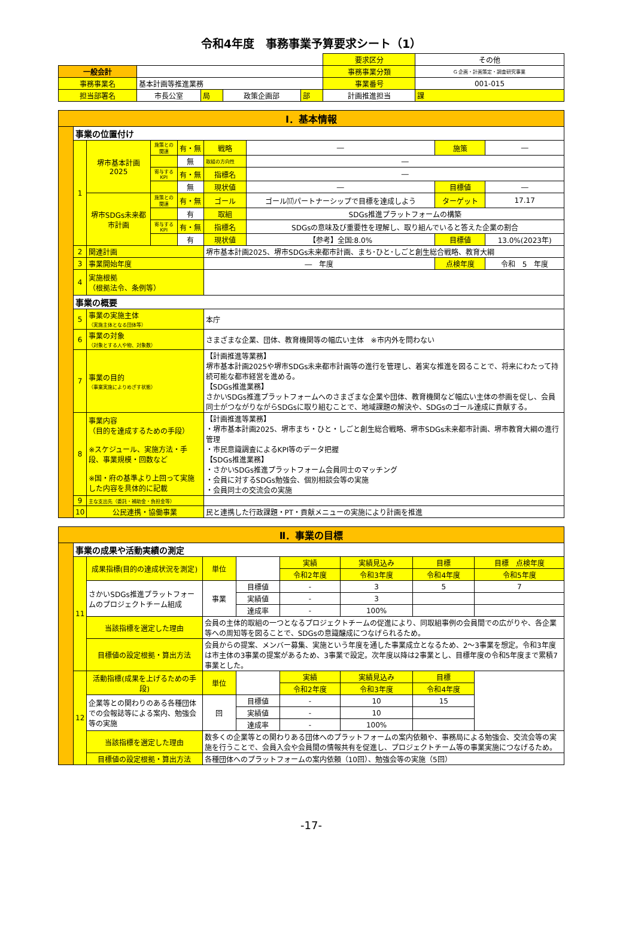令和4年度　事務事業予算要求シート（1）
| | | | | | | 要求区分 | その他 |
| 一般会計 | | | | | | 事務事業分類 | G 企画・計画策定・調査研究事業 |
| 事務事業名 | 基本計画等推進業務 | | | | | 事業番号 | 001-015 |
| 担当部署名 | 市長公室 | 局 | 政策企画部 | 部 | 計画推進担当 | | 課 |
| Ⅰ．基本情報 | | | | | | | | |
| | 事業の位置付け | | | | | | | |
| | 1 | 堺市基本計画2025 | 施策との関連 | 有・無 | 戦略 | ― | 施策 | ― |
| | | | | 無 | 取組の方向性 | ― | | |
| | | | 寄与するKPI | 有・無 | 指標名 | ― | | |
| | | | | 無 | 現状値 | ― | 目標値 | ― |
| | | 堺市SDGs未来都市計画 | 施策との関連 | 有・無 | ゴール | ゴール⒄パートナーシップで目標を達成しよう | ターゲット | 17.17 |
| | | | | 有 | 取組 | SDGs推進プラットフォームの構築 | | |
| | | | 寄与するKPI | 有・無 | 指標名 | SDGsの意味及び重要性を理解し、取り組んでいると答えた企業の割合 | | |
| | | | | 有 | 現状値 | 【参考】全国:8.0% | 目標値 | 13.0%(2023年) |
| | 2 | 関連計画 | | | 堺市基本計画2025、堺市SDGs未来都市計画、まち･ひと･しごと創生総合戦略、教育大綱 | | | |
| | 3 | 事業開始年度 | | | ― 年度 | | 点検年度 | 令和 5 年度 |
| | 4 | 実施根拠 （根拠法令、条例等） | | | | | | |
| | 事業の概要 | | | | | | | |
| | 5 | 事業の実施主体 （実施主体となる団体等） | | | 本庁 | | | |
| | 6 | 事業の対象 （対象とする人や物、対象数） | | | さまざまな企業、団体、教育機関等の幅広い主体 ※市内外を問わない | | | |
| | 7 | 事業の目的 （事業実施によりめざす状態） | | | 【計画推進等業務】 堺市基本計画2025や堺市SDGs未来都市計画等の進行を管理し、着実な推進を図ることで、将来にわたって持続可能な都市経営を進める。 【SDGs推進業務】 さかいSDGs推進プラットフォームへのさまざまな企業や団体、教育機関など幅広い主体の参画を促し、会員同士がつながりながらSDGsに取り組むことで、地域課題の解決や、SDGsのゴール達成に貢献する。 | | | |
| | 8 | 事業内容 （目的を達成するための手段） ※スケジュール、実施方法・手段、事業規模・回数など ※国・府の基準より上回って実施した内容を具体的に記載 | | | 【計画推進等業務】 ・堺市基本計画2025、堺市まち・ひと・しごと創生総合戦略、堺市SDGs未来都市計画、堺市教育大綱の進行管理 ・市民意識調査によるKPI等のデータ把握 【SDGs推進業務】 ・さかいSDGs推進プラットフォーム会員同士のマッチング ・会員に対するSDGs勉強会、個別相談会等の実施 ・会員同士の交流会の実施 | | | |
| | 9 | 主な支出先（委託・補助金・負担金等） | | | | | | |
| | 10 | 公民連携・協働事業 | | | 民と連携した行政課題・PT・貢献メニューの実施により計画を推進 | | | |
| Ⅱ．事業の目標 | | | | | | | | |
| | 事業の成果や活動実績の測定 | | | | | | | |
| | 11 | 成果指標(目的の達成状況を測定) | 単位 | | 実績 | 実績見込み | 目標 | 目標 点検年度 |
| | | | | | 令和2年度 | 令和3年度 | 令和4年度 | 令和5年度 |
| | | さかいSDGs推進プラットフォームのプロジェクトチーム組成 | 事業 | 目標値 | - | 3 | 5 | 7 |
| | | | | 実績値 | - | 3 | | |
| | | | | 達成率 | - | 100% | | |
| | | 当該指標を選定した理由 | 会員の主体的取組の一つとなるプロジェクトチームの促進により、同取組事例の会員間での広がりや、各企業等への周知等を図ることで、SDGsの意識醸成につなげられるため。 | | | | | |
| | | 目標値の設定根拠・算出方法 | 会員からの提案、メンバー募集、実施という年度を通した事業成立となるため、2～3事業を想定。令和3年度は市主体の3事業の提案があるため、3事業で設定。次年度以降は2事業とし、目標年度の令和5年度まで累積7事業とした。 | | | | | |
| | 12 | 活動指標(成果を上げるための手段) | 単位 | | 実績 | 実績見込み | 目標 | |
| | | | | | 令和2年度 | 令和3年度 | 令和4年度 | |
| | | 企業等との関わりのある各種団体での会報誌等による案内、勉強会等の実施 | 回 | 目標値 | - | 10 | 15 | |
| | | | | 実績値 | - | 10 | | |
| | | | | 達成率 | - | 100% | | |
| | | 当該指標を選定した理由 | 数多くの企業等との関わりある団体へのプラットフォームの案内依頼や、事務局による勉強会、交流会等の実施を行うことで、会員入会や会員間の情報共有を促進し、プロジェクトチーム等の事業実施につなげるため。 | | | | | |
| | | 目標値の設定根拠・算出方法 | 各種団体へのプラットフォームの案内依頼（10回）、勉強会等の実施（5回） | | | | | |
-17-